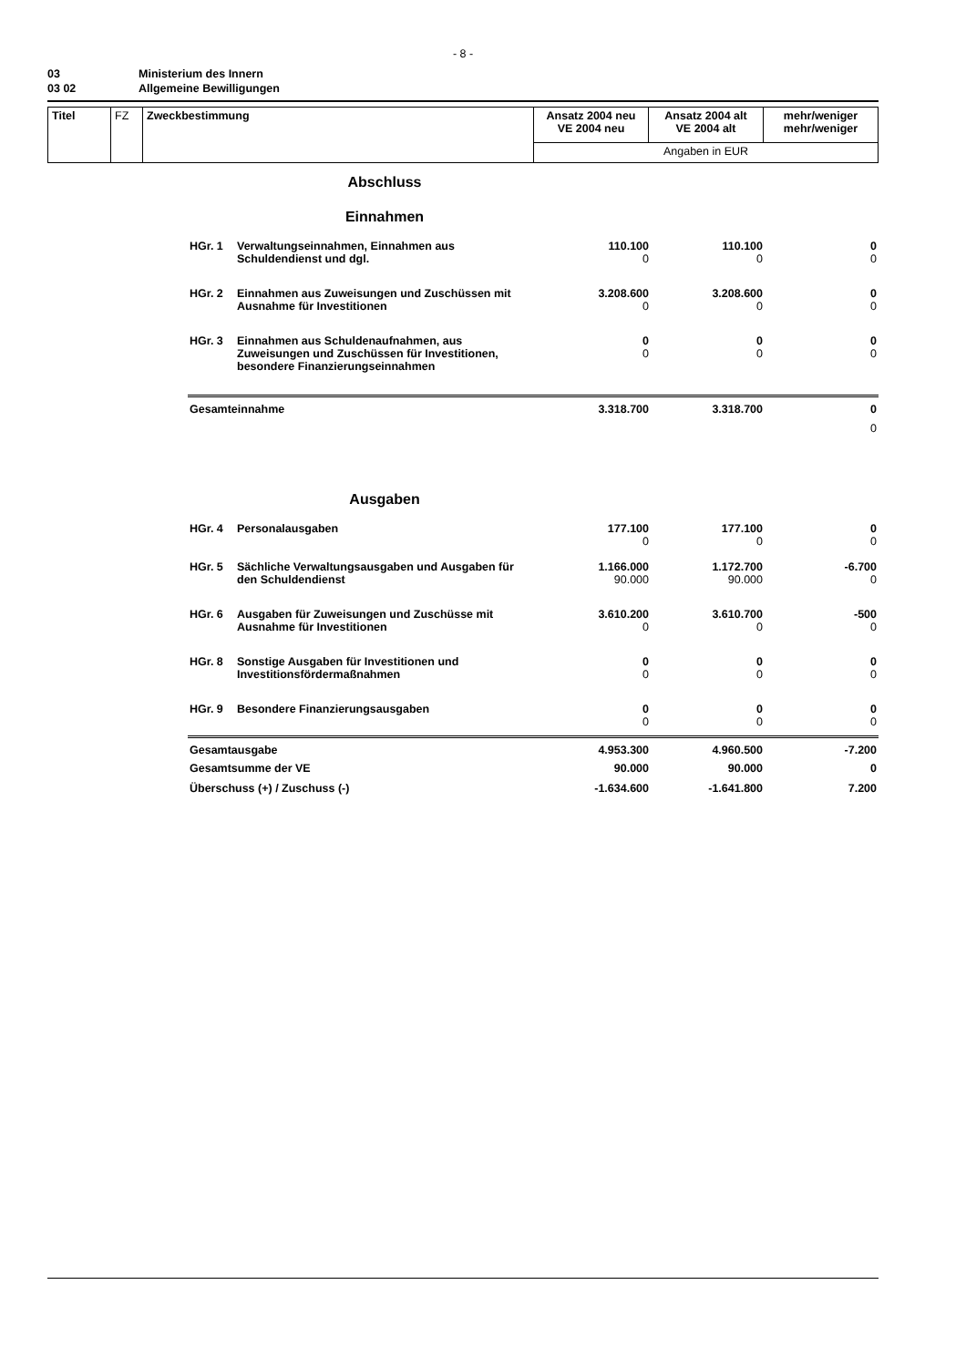- 8 -
03 Ministerium des Innern
03 02 Allgemeine Bewilligungen
| Titel | FZ | Zweckbestimmung | Ansatz 2004 neu VE 2004 neu | Ansatz 2004 alt VE 2004 alt | mehr/weniger mehr/weniger |
| | | | Angaben in EUR | | |
Abschluss
Einnahmen
| | HGr. 1 | Verwaltungseinnahmen, Einnahmen aus Schuldendienst und dgl. | 110.100 0 | 110.100 0 | 0 0 |
| | HGr. 2 | Einnahmen aus Zuweisungen und Zuschüssen mit Ausnahme für Investitionen | 3.208.600 0 | 3.208.600 0 | 0 0 |
| | HGr. 3 | Einnahmen aus Schuldenaufnahmen, aus Zuweisungen und Zuschüssen für Investitionen, besondere Finanzierungseinnahmen | 0 0 | 0 0 | 0 0 |
| | Gesamteinnahme | | 3.318.700 | 3.318.700 | 0 0 |
Ausgaben
| | HGr. 4 | Personalausgaben | 177.100 0 | 177.100 0 | 0 0 |
| | HGr. 5 | Sächliche Verwaltungsausgaben und Ausgaben für den Schuldendienst | 1.166.000 90.000 | 1.172.700 90.000 | -6.700 0 |
| | HGr. 6 | Ausgaben für Zuweisungen und Zuschüsse mit Ausnahme für Investitionen | 3.610.200 0 | 3.610.700 0 | -500 0 |
| | HGr. 8 | Sonstige Ausgaben für Investitionen und Investitionsfördermaßnahmen | 0 0 | 0 0 | 0 0 |
| | HGr. 9 | Besondere Finanzierungsausgaben | 0 0 | 0 0 | 0 0 |
| | Gesamtausgabe | | 4.953.300 | 4.960.500 | -7.200 |
| | Gesamtsumme der VE | | 90.000 | 90.000 | 0 |
| | Überschuss (+) / Zuschuss (-) | | -1.634.600 | -1.641.800 | 7.200 |